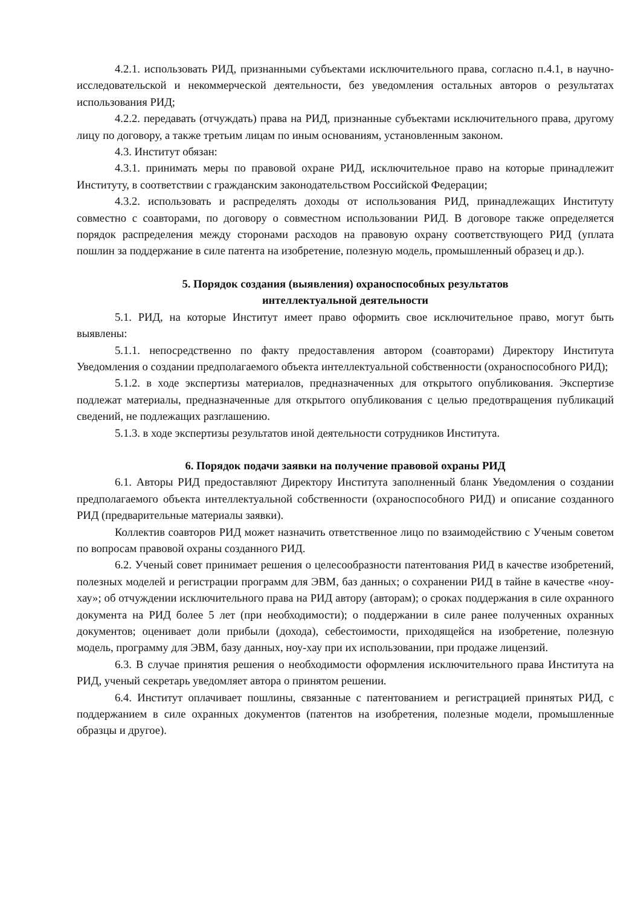4.2.1. использовать РИД, признанными субъектами исключительного права, согласно п.4.1, в научно-исследовательской и некоммерческой деятельности, без уведомления остальных авторов о результатах использования РИД;
4.2.2. передавать (отчуждать) права на РИД, признанные субъектами исключительного права, другому лицу по договору, а также третьим лицам по иным основаниям, установленным законом.
4.3. Институт обязан:
4.3.1. принимать меры по правовой охране РИД, исключительное право на которые принадлежит Институту, в соответствии с гражданским законодательством Российской Федерации;
4.3.2. использовать и распределять доходы от использования РИД, принадлежащих Институту совместно с соавторами, по договору о совместном использовании РИД. В договоре также определяется порядок распределения между сторонами расходов на правовую охрану соответствующего РИД (уплата пошлин за поддержание в силе патента на изобретение, полезную модель, промышленный образец и др.).
5. Порядок создания (выявления) охраноспособных результатов
интеллектуальной деятельности
5.1. РИД, на которые Институт имеет право оформить свое исключительное право, могут быть выявлены:
5.1.1. непосредственно по факту предоставления автором (соавторами) Директору Института Уведомления о создании предполагаемого объекта интеллектуальной собственности (охраноспособного РИД);
5.1.2. в ходе экспертизы материалов, предназначенных для открытого опубликования. Экспертизе подлежат материалы, предназначенные для открытого опубликования с целью предотвращения публикаций сведений, не подлежащих разглашению.
5.1.3. в ходе экспертизы результатов иной деятельности сотрудников Института.
6. Порядок подачи заявки на получение правовой охраны РИД
6.1. Авторы РИД предоставляют Директору Института заполненный бланк Уведомления о создании предполагаемого объекта интеллектуальной собственности (охраноспособного РИД) и описание созданного РИД (предварительные материалы заявки).
Коллектив соавторов РИД может назначить ответственное лицо по взаимодействию с Ученым советом по вопросам правовой охраны созданного РИД.
6.2. Ученый совет принимает решения о целесообразности патентования РИД в качестве изобретений, полезных моделей и регистрации программ для ЭВМ, баз данных; о сохранении РИД в тайне в качестве «ноу-хау»; об отчуждении исключительного права на РИД автору (авторам); о сроках поддержания в силе охранного документа на РИД более 5 лет (при необходимости); о поддержании в силе ранее полученных охранных документов; оценивает доли прибыли (дохода), себестоимости, приходящейся на изобретение, полезную модель, программу для ЭВМ, базу данных, ноу-хау при их использовании, при продаже лицензий.
6.3. В случае принятия решения о необходимости оформления исключительного права Института на РИД, ученый секретарь уведомляет автора о принятом решении.
6.4. Институт оплачивает пошлины, связанные с патентованием и регистрацией принятых РИД, с поддержанием в силе охранных документов (патентов на изобретения, полезные модели, промышленные образцы и другое).